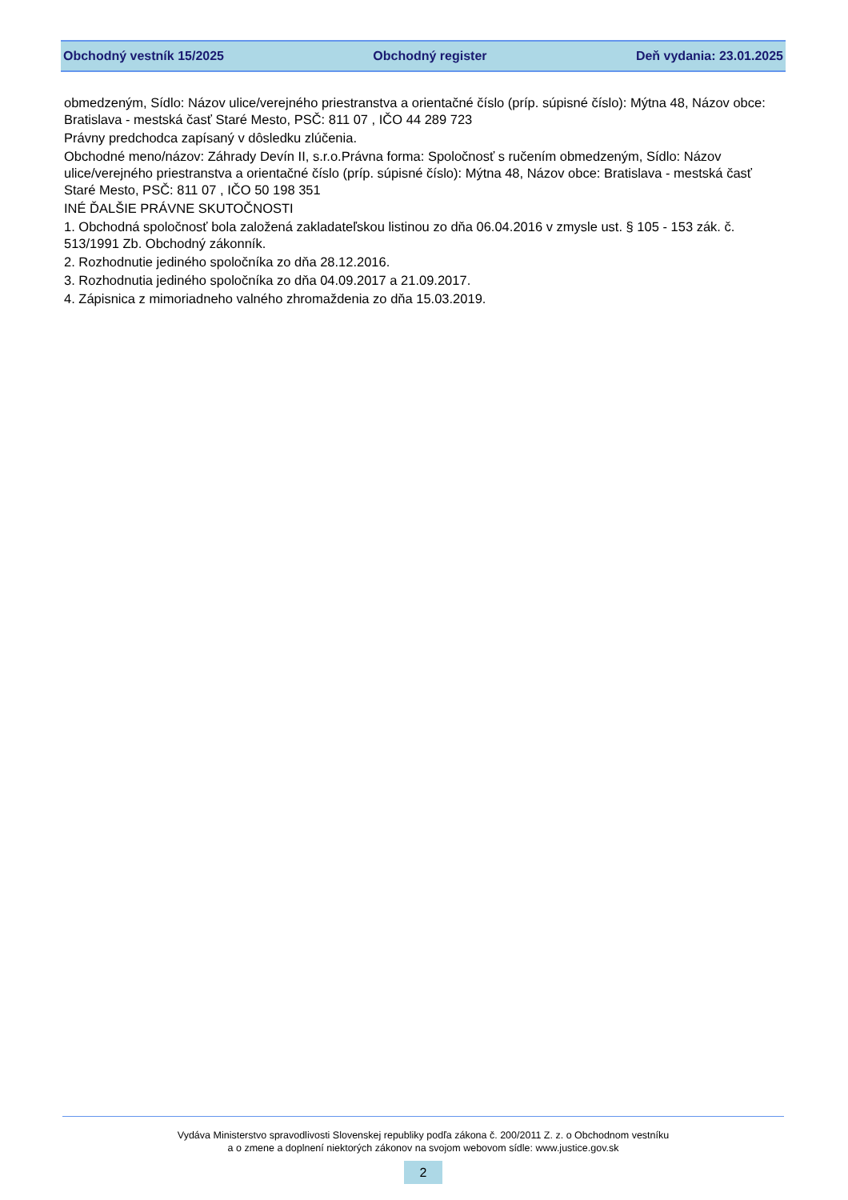Obchodný vestník 15/2025 Obchodný register Deň vydania: 23.01.2025
obmedzeným, Sídlo: Názov ulice/verejného priestranstva a orientačné číslo (príp. súpisné číslo): Mýtna 48, Názov obce: Bratislava - mestská časť Staré Mesto, PSČ: 811 07 , IČO 44 289 723
Právny predchodca zapísaný v dôsledku zlúčenia.
Obchodné meno/názov: Záhrady Devín II, s.r.o.Právna forma: Spoločnosť s ručením obmedzeným, Sídlo: Názov ulice/verejného priestranstva a orientačné číslo (príp. súpisné číslo): Mýtna 48, Názov obce: Bratislava - mestská časť Staré Mesto, PSČ: 811 07 , IČO 50 198 351
INÉ ĎALŠIE PRÁVNE SKUTOČNOSTI
1. Obchodná spoločnosť bola založená zakladateľskou listinou zo dňa 06.04.2016 v zmysle ust. § 105 - 153 zák. č. 513/1991 Zb. Obchodný zákonník.
2. Rozhodnutie jediného spoločníka zo dňa 28.12.2016.
3. Rozhodnutia jediného spoločníka zo dňa 04.09.2017 a 21.09.2017.
4. Zápisnica z mimoriadneho valného zhromaždenia zo dňa 15.03.2019.
Vydáva Ministerstvo spravodlivosti Slovenskej republiky podľa zákona č. 200/2011 Z. z. o Obchodnom vestníku
a o zmene a doplnení niektorých zákonov na svojom webovom sídle: www.justice.gov.sk
2